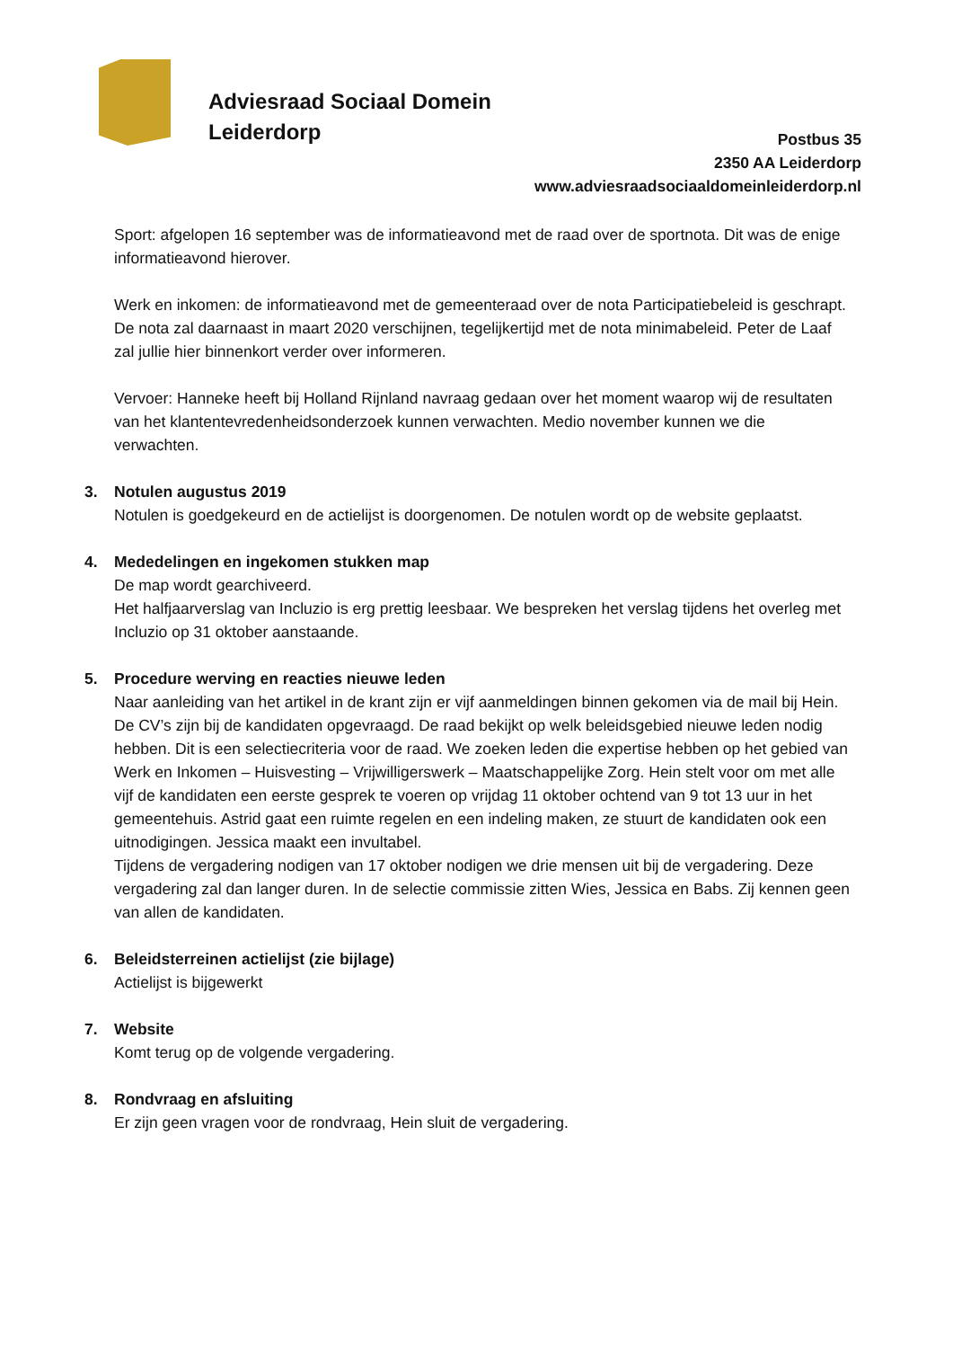Adviesraad Sociaal Domein
Leiderdorp
Postbus 35
2350 AA Leiderdorp
www.adviesraadsociaaldomeinleiderdorp.nl
Sport: afgelopen 16 september was de informatieavond met de raad over de sportnota. Dit was de enige informatieavond hierover.
Werk en inkomen: de informatieavond met de gemeenteraad over de nota Participatiebeleid is geschrapt. De nota zal daarnaast in maart 2020 verschijnen, tegelijkertijd met de nota minimabeleid. Peter de Laaf zal jullie hier binnenkort verder over informeren.
Vervoer: Hanneke heeft bij Holland Rijnland navraag gedaan over het moment waarop wij de resultaten van het klantentevredenheidsonderzoek kunnen verwachten. Medio november kunnen we die verwachten.
3. Notulen augustus 2019
Notulen is goedgekeurd en de actielijst is doorgenomen. De notulen wordt op de website geplaatst.
4. Mededelingen en ingekomen stukken map
De map wordt gearchiveerd.
Het halfjaarverslag van Incluzio is erg prettig leesbaar. We bespreken het verslag tijdens het overleg met Incluzio op 31 oktober aanstaande.
5. Procedure werving en reacties nieuwe leden
Naar aanleiding van het artikel in de krant zijn er vijf aanmeldingen binnen gekomen via de mail bij Hein. De CV’s zijn bij de kandidaten opgevraagd. De raad bekijkt op welk beleidsgebied nieuwe leden nodig hebben. Dit is een selectiecriteria voor de raad. We zoeken leden die expertise hebben op het gebied van Werk en Inkomen – Huisvesting – Vrijwilligerswerk – Maatschappelijke Zorg. Hein stelt voor om met alle vijf de kandidaten een eerste gesprek te voeren op vrijdag 11 oktober ochtend van 9 tot 13 uur in het gemeentehuis. Astrid gaat een ruimte regelen en een indeling maken, ze stuurt de kandidaten ook een uitnodigingen. Jessica maakt een invultabel.
Tijdens de vergadering nodigen van 17 oktober nodigen we drie mensen uit bij de vergadering. Deze vergadering zal dan langer duren. In de selectie commissie zitten Wies, Jessica en Babs. Zij kennen geen van allen de kandidaten.
6. Beleidsterreinen actielijst (zie bijlage)
Actielijst is bijgewerkt
7. Website
Komt terug op de volgende vergadering.
8. Rondvraag en afsluiting
Er zijn geen vragen voor de rondvraag, Hein sluit de vergadering.